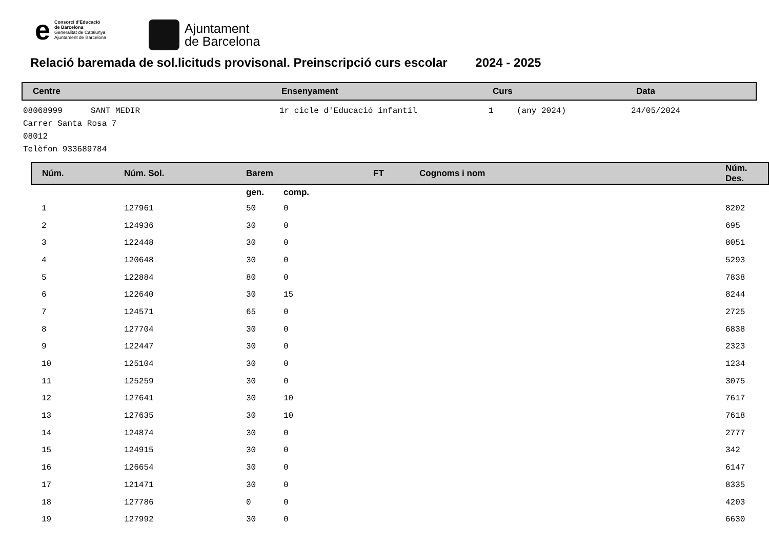e
Consorci d'Educació
de Barcelona
Generalitat de Catalunya
Ajuntament de Barcelona
Ajuntament
de Barcelona
Relació baremada de sol.licituds provisonal. Preinscripció curs escolar 2024 - 2025
Centre Ensenyament Curs Data
08068999 SANT MEDIR 1r cicle d'Educació infantil 1 (any 2024) 24/05/2024
Carrer Santa Rosa 7
08012
Telèfon 933689784
| Núm. | Núm. Sol. | Barem | | FT | Cognoms i nom | Núm. Des. |
| --- | --- | --- | --- | --- | --- | --- |
| | | gen. | comp. | | | |
| 1 | 127961 | 50 | 0 | | | 8202 |
| 2 | 124936 | 30 | 0 | | | 695 |
| 3 | 122448 | 30 | 0 | | | 8051 |
| 4 | 120648 | 30 | 0 | | | 5293 |
| 5 | 122884 | 80 | 0 | | | 7838 |
| 6 | 122640 | 30 | 15 | | | 8244 |
| 7 | 124571 | 65 | 0 | | | 2725 |
| 8 | 127704 | 30 | 0 | | | 6838 |
| 9 | 122447 | 30 | 0 | | | 2323 |
| 10 | 125104 | 30 | 0 | | | 1234 |
| 11 | 125259 | 30 | 0 | | | 3075 |
| 12 | 127641 | 30 | 10 | | | 7617 |
| 13 | 127635 | 30 | 10 | | | 7618 |
| 14 | 124874 | 30 | 0 | | | 2777 |
| 15 | 124915 | 30 | 0 | | | 342 |
| 16 | 126654 | 30 | 0 | | | 6147 |
| 17 | 121471 | 30 | 0 | | | 8335 |
| 18 | 127786 | 0 | 0 | | | 4203 |
| 19 | 127992 | 30 | 0 | | | 6630 |